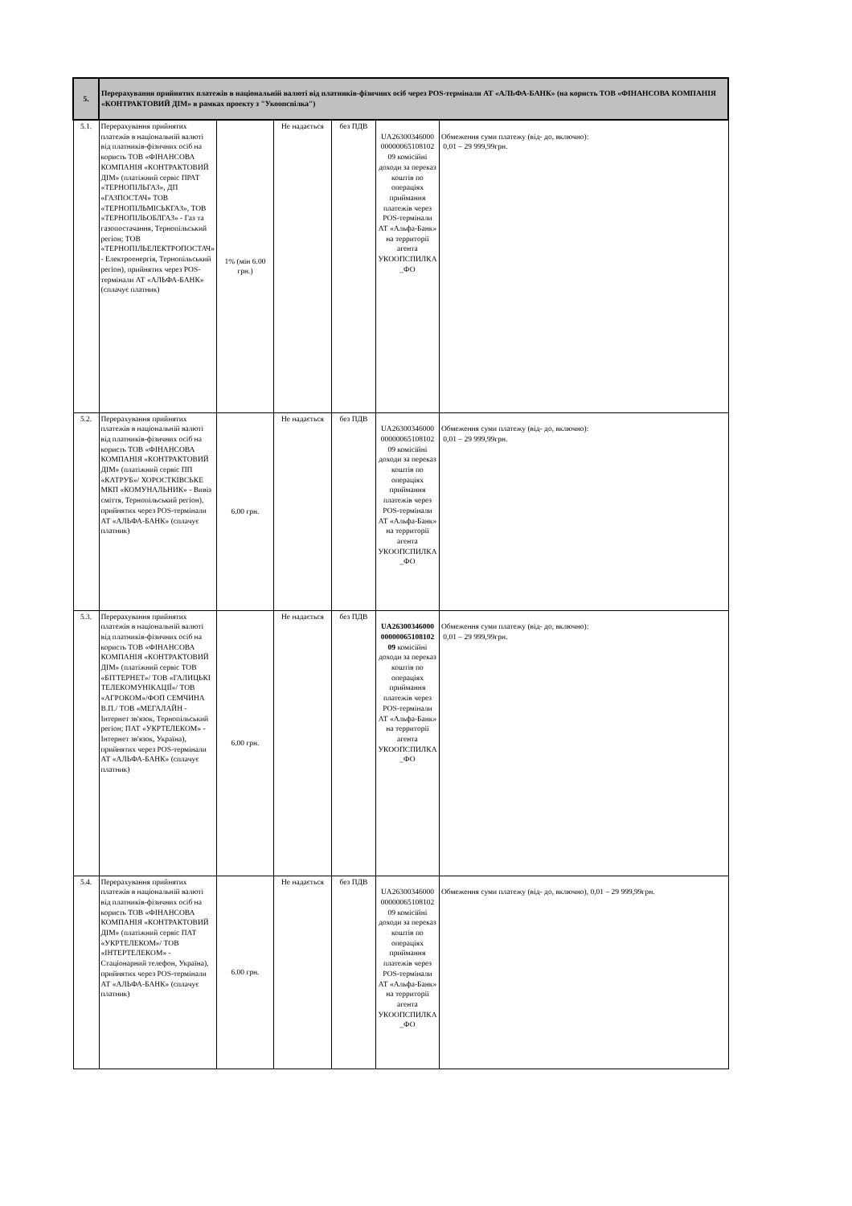| 5. | Перерахування прийнятих платежів в національній валюті від платників-фізичних осіб через POS-термінали АТ «АЛЬФА-БАНК» (на користь ТОВ «ФІНАНСОВА КОМПАНІЯ «КОНТРАКТОВИЙ ДІМ» в рамках проекту з "Укоопспілка") | | | | | |
| --- | --- | --- | --- | --- | --- | --- |
| 5.1. | Перерахування прийнятих платежів в національній валюті від платників-фізичних осіб на користь ТОВ «ФІНАНСОВА КОМПАНІЯ «КОНТРАКТОВИЙ ДІМ» (платіжний сервіс ПРАТ «ТЕРНОПІЛЬГАЗ», ДП «ГАЗПОСТАЧ» ТОВ «ТЕРНОПІЛЬМІСЬКГАЗ», ТОВ «ТЕРНОПІЛЬОБЛГАЗ» - Газ та газопостачання, Тернопільський регіон; ТОВ «ТЕРНОПІЛЬЕЛЕКТРОПОСТАЧ» - Електроенергія, Тернопільський регіон), прийнятих через POS-термінали АТ «АЛЬФА-БАНК» (сплачує платник) | 1% (мін 6.00 грн.) | Не надається | без ПДВ | UA26300346000 00000065108102 09 комісійні доходи за переказ коштів по операціях приймання платежів через POS-термінали АТ «Альфа-Банк» на территорії агента УКООПСПИЛКА _ФО | Обмеження суми платежу (від- до, включно): 0,01 – 29 999,99грн. |
| 5.2. | Перерахування прийнятих платежів в національній валюті від платників-фізичних осіб на користь ТОВ «ФІНАНСОВА КОМПАНІЯ «КОНТРАКТОВИЙ ДІМ» (платіжний сервіс ПП «КАТРУБ»/ ХОРОСТКІВСЬКЕ МКП «КОМУНАЛЬНИК» - Вивіз сміття, Тернопільський регіон), прийнятих через POS-термінали АТ «АЛЬФА-БАНК» (сплачує платник) | 6.00 грн. | Не надається | без ПДВ | UA26300346000 00000065108102 09 комісійні доходи за переказ коштів по операціях приймання платежів через POS-термінали АТ «Альфа-Банк» на территорії агента УКООПСПИЛКА _ФО | Обмеження суми платежу (від- до, включно): 0,01 – 29 999,99грн. |
| 5.3. | Перерахування прийнятих платежів в національній валюті від платників-фізичних осіб на користь ТОВ «ФІНАНСОВА КОМПАНІЯ «КОНТРАКТОВИЙ ДІМ» (платіжний сервіс ТОВ «БІТТЕРНЕТ»/ ТОВ «ГАЛИЦЬКІ ТЕЛЕКОМУНІКАЦІЇ»/ ТОВ «АГРОКОМ»/ФОП СЕМЧИНА В.П./ ТОВ «МЕГАЛАЙН - Інтернет зв'язок, Тернопільський регіон; ПАТ «УКРТЕЛЕКОМ» - Інтернет зв'язок, Україна), прийнятих через POS-термінали АТ «АЛЬФА-БАНК» (сплачує платник) | 6.00 грн. | Не надається | без ПДВ | UA26300346000 00000065108102 09 комісійні доходи за переказ коштів по операціях приймання платежів через POS-термінали АТ «Альфа-Банк» на территорії агента УКООПСПИЛКА _ФО | Обмеження суми платежу (від- до, включно): 0,01 – 29 999,99грн. |
| 5.4. | Перерахування прийнятих платежів в національній валюті від платників-фізичних осіб на користь ТОВ «ФІНАНСОВА КОМПАНІЯ «КОНТРАКТОВИЙ ДІМ» (платіжний сервіс ПАТ «УКРТЕЛЕКОМ»/ ТОВ «ІНТЕРТЕЛЕКОМ» - Стаціонарний телефон, Україна), прийнятих через POS-термінали АТ «АЛЬФА-БАНК» (сплачує платник) | 6.00 грн. | Не надається | без ПДВ | UA26300346000 00000065108102 09 комісійні доходи за переказ коштів по операціях приймання платежів через POS-термінали АТ «Альфа-Банк» на территорії агента УКООПСПИЛКА _ФО | Обмеження суми платежу (від- до, включно), 0,01 – 29 999,99грн. |